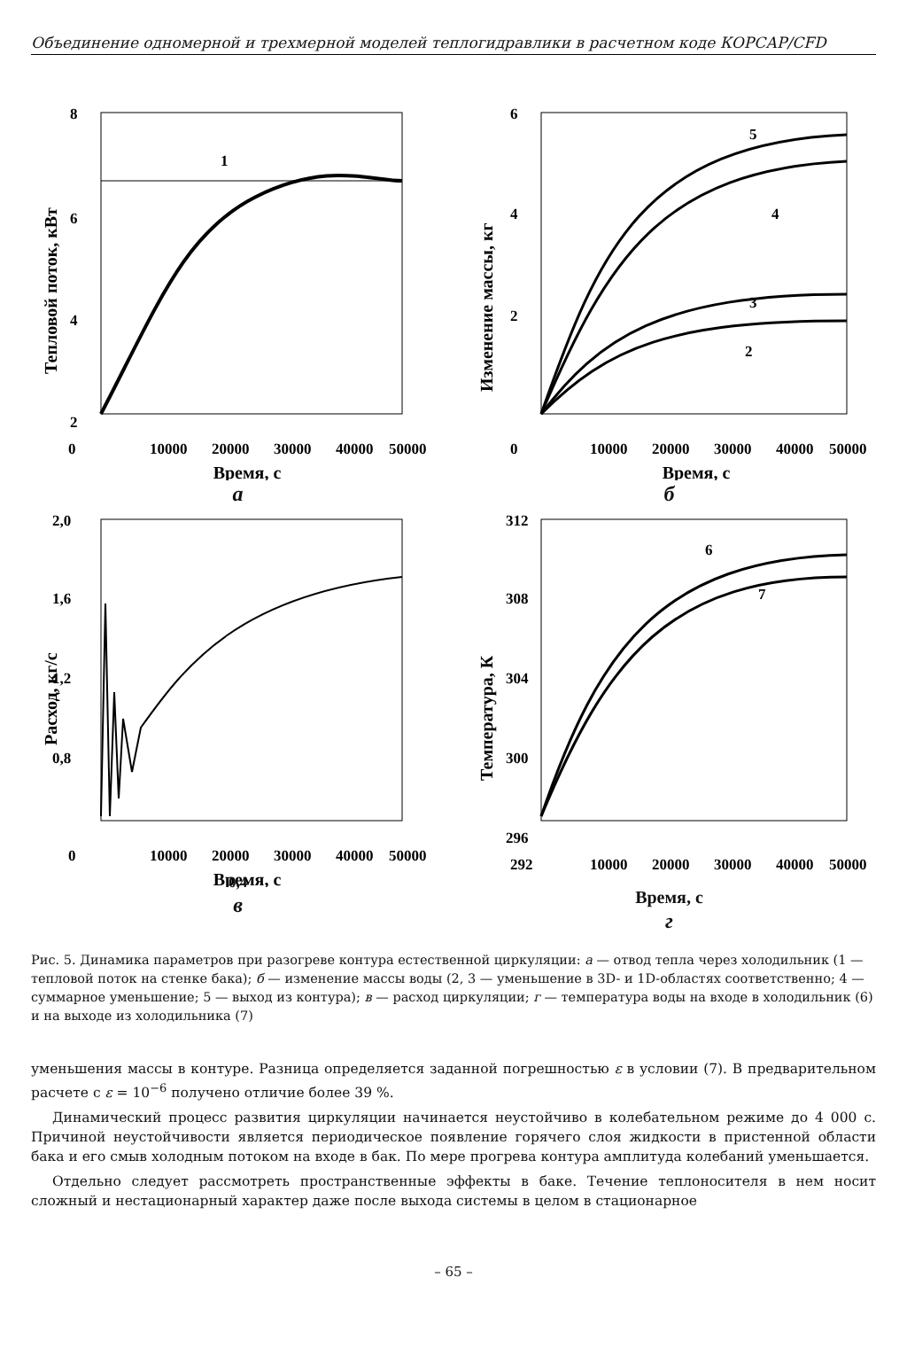Объединение одномерной и трехмерной моделей теплогидравлики в расчетном коде КОРСАР/CFD
8
6
4
2
1
0
10000
20000
30000
40000
50000
Время, с
Тепловой поток, кВт
а
6
4
2
5
4
3
2
0
10000
20000
30000
40000
50000
Время, с
Изменение массы, кг
б
2,0
1,6
1,2
0,8
.
0
10000
20000
30000
40000
50000
Время, с
Расход, кг/с
0,4
в
312
308
304
300
296
6
7
292
10000
20000
30000
40000
50000
.
Температура, К
Время, с
г
Рис. 5. Динамика параметров при разогреве контура естественной циркуляции: а — отвод тепла через холодильник (1 — тепловой поток на стенке бака); б — изменение массы воды (2, 3 — уменьшение в 3D- и 1D-областях соответственно; 4 — суммарное уменьшение; 5 — выход из контура); в — расход циркуляции; г — температура воды на входе в холодильник (6) и на выходе из холодильника (7)
уменьшения массы в контуре. Разница определяется заданной погрешностью ε в условии (7). В предварительном расчете с ε = 10<sup>−6</sup> получено отличие более 39 %.
Динамический процесс развития циркуляции начинается неустойчиво в колебательном режиме до 4 000 с. Причиной неустойчивости является периодическое появление горячего слоя жидкости в пристенной области бака и его смыв холодным потоком на входе в бак. По мере прогрева контура амплитуда колебаний уменьшается.
Отдельно следует рассмотреть пространственные эффекты в баке. Течение теплоносителя в нем носит сложный и нестационарный характер даже после выхода системы в целом в стационарное
– 65 –